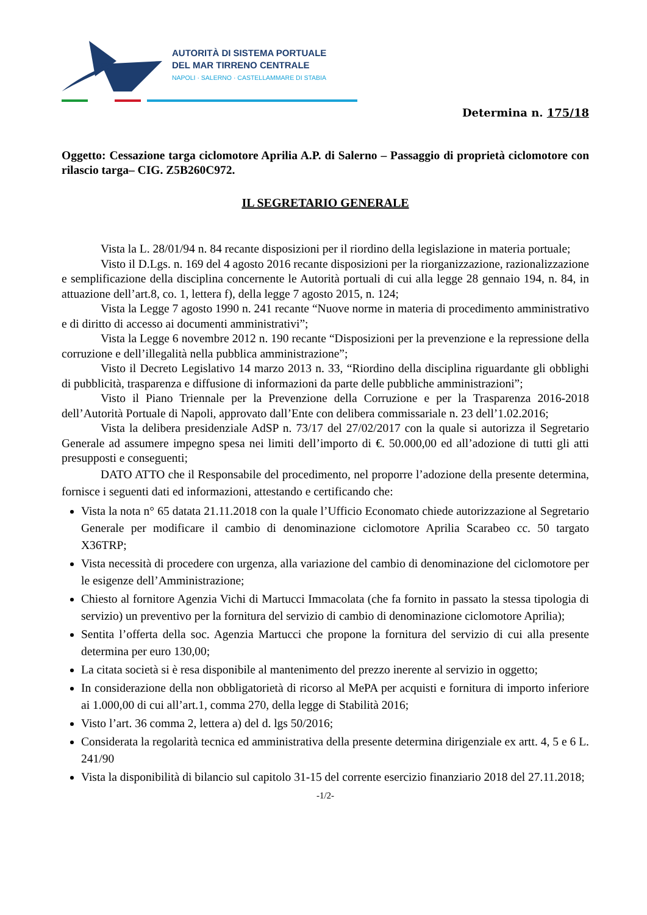AUTORITÀ DI SISTEMA PORTUALE
DEL MAR TIRRENO CENTRALE
NAPOLI · SALERNO · CASTELLAMMARE DI STABIA
Determina n. 175/18
Oggetto: Cessazione targa ciclomotore Aprilia A.P. di Salerno – Passaggio di proprietà ciclomotore con rilascio targa– CIG. Z5B260C972.
IL SEGRETARIO GENERALE
Vista la L. 28/01/94 n. 84 recante disposizioni per il riordino della legislazione in materia portuale;
Visto il D.Lgs. n. 169 del 4 agosto 2016 recante disposizioni per la riorganizzazione, razionalizzazione e semplificazione della disciplina concernente le Autorità portuali di cui alla legge 28 gennaio 194, n. 84, in attuazione dell’art.8, co. 1, lettera f), della legge 7 agosto 2015, n. 124;
Vista la Legge 7 agosto 1990 n. 241 recante “Nuove norme in materia di procedimento amministrativo e di diritto di accesso ai documenti amministrativi”;
Vista la Legge 6 novembre 2012 n. 190 recante “Disposizioni per la prevenzione e la repressione della corruzione e dell’illegalità nella pubblica amministrazione”;
Visto il Decreto Legislativo 14 marzo 2013 n. 33, “Riordino della disciplina riguardante gli obblighi di pubblicità, trasparenza e diffusione di informazioni da parte delle pubbliche amministrazioni”;
Visto il Piano Triennale per la Prevenzione della Corruzione e per la Trasparenza 2016-2018 dell’Autorità Portuale di Napoli, approvato dall’Ente con delibera commissariale n. 23 dell’1.02.2016;
Vista la delibera presidenziale AdSP n. 73/17 del 27/02/2017 con la quale si autorizza il Segretario Generale ad assumere impegno spesa nei limiti dell’importo di €. 50.000,00 ed all’adozione di tutti gli atti presupposti e conseguenti;
DATO ATTO che il Responsabile del procedimento, nel proporre l’adozione della presente determina, fornisce i seguenti dati ed informazioni, attestando e certificando che:
Vista la nota n° 65 datata 21.11.2018 con la quale l’Ufficio Economato chiede autorizzazione al Segretario Generale per modificare il cambio di denominazione ciclomotore Aprilia Scarabeo cc. 50 targato X36TRP;
Vista necessità di procedere con urgenza, alla variazione del cambio di denominazione del ciclomotore per le esigenze dell’Amministrazione;
Chiesto al fornitore Agenzia Vichi di Martucci Immacolata (che fa fornito in passato la stessa tipologia di servizio) un preventivo per la fornitura del servizio di cambio di denominazione ciclomotore Aprilia);
Sentita l’offerta della soc. Agenzia Martucci che propone la fornitura del servizio di cui alla presente determina per euro 130,00;
La citata società si è resa disponibile al mantenimento del prezzo inerente al servizio in oggetto;
In considerazione della non obbligatorietà di ricorso al MePA per acquisti e fornitura di importo inferiore ai 1.000,00 di cui all’art.1, comma 270, della legge di Stabilità 2016;
Visto l’art. 36 comma 2, lettera a) del d. lgs 50/2016;
Considerata la regolarità tecnica ed amministrativa della presente determina dirigenziale ex artt. 4, 5 e 6 L. 241/90
Vista la disponibilità di bilancio sul capitolo 31-15 del corrente esercizio finanziario 2018 del 27.11.2018;
-1/2-